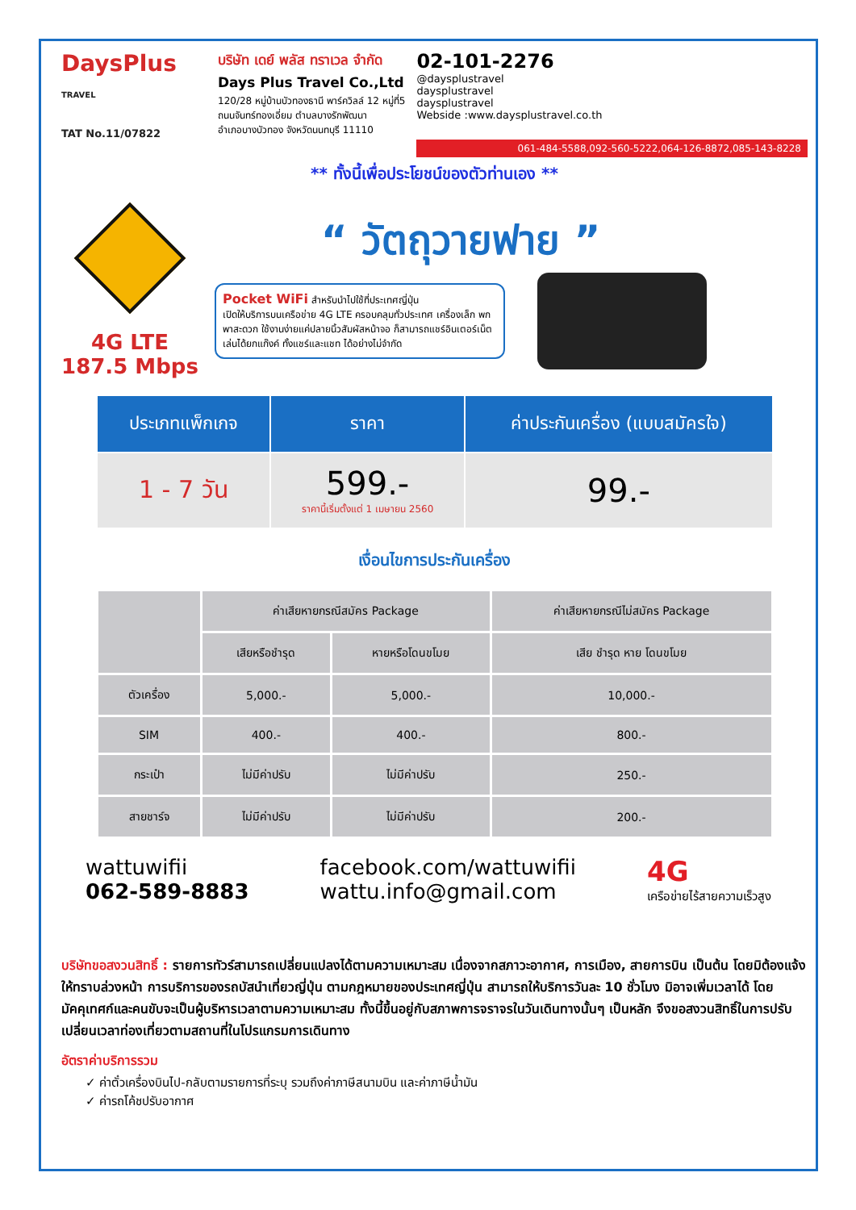DaysPlus
TRAVEL
TAT No.11/07822
บริษัท เดย์ พลัส ทราเวล จำกัด
Days Plus Travel Co.,Ltd
120/28 หมู่บ้านบัวทองธานี พาร์ควิลล์ 12 หมู่ที่5
ถนนจันทร์ทองเอี่ยม ตำบลบางรักพัฒนา
อำเภอบางบัวทอง จังหวัดนนทบุรี 11110
02-101-2276
@daysplustravel
daysplustravel
daysplustravel
Webside :www.daysplustravel.co.th
061-484-5588,092-560-5222,064-126-8872,085-143-8228
** ทั้งนี้เพื่อประโยชน์ของตัวท่านเอง **
4G LTE
187.5 Mbps
“ วัตถุวายฟาย ”
Pocket WiFi สำหรับนำไปใช้ที่ประเทศญี่ปุ่น
เปิดให้บริการบนเครือข่าย 4G LTE ครอบคลุมทั่วประเทศ เครื่องเล็ก พกพาสะดวก ใช้งานง่ายแค่ปลายนิ้วสัมผัสหน้าจอ ก็สามารถแชร์อินเตอร์เน็ตเล่นได้ยกแก๊งค์ ทั้งแชร์และแชท ได้อย่างไม่จำกัด
| ประเภทแพ็กเกจ | ราคา | ค่าประกันเครื่อง (แบบสมัครใจ) |
| --- | --- | --- |
| 1 - 7 วัน | 599.- ราคานี้เริ่มตั้งแต่ 1 เมษายน 2560 | 99.- |
เงื่อนไขการประกันเครื่อง
| | ค่าเสียหายกรณีสมัคร Package | | ค่าเสียหายกรณีไม่สมัคร Package |
| --- | --- | --- | --- |
| | เสียหรือชำรุด | หายหรือโดนขโมย | เสีย ชำรุด หาย โดนขโมย |
| ตัวเครื่อง | 5,000.- | 5,000.- | 10,000.- |
| SIM | 400.- | 400.- | 800.- |
| กระเป๋า | ไม่มีค่าปรับ | ไม่มีค่าปรับ | 250.- |
| สายชาร์จ | ไม่มีค่าปรับ | ไม่มีค่าปรับ | 200.- |
wattuwifii
062-589-8883
facebook.com/wattuwifii
wattu.info@gmail.com
4G
เครือข่ายไร้สายความเร็วสูง
บริษัทขอสงวนสิทธิ์ : รายการทัวร์สามารถเปลี่ยนแปลงได้ตามความเหมาะสม เนื่องจากสภาวะอากาศ, การเมือง, สายการบิน เป็นต้น โดยมิต้องแจ้งให้ทราบล่วงหน้า การบริการของรถบัสนำเที่ยวญี่ปุ่น ตามกฎหมายของประเทศญี่ปุ่น สามารถให้บริการวันละ 10 ชั่วโมง มิอาจเพิ่มเวลาได้ โดยมัคคุเทศก์และคนขับจะเป็นผู้บริหารเวลาตามความเหมาะสม ทั้งนี้ขึ้นอยู่กับสภาพการจราจรในวันเดินทางนั้นๆ เป็นหลัก จึงขอสงวนสิทธิ์ในการปรับเปลี่ยนเวลาท่องเที่ยวตามสถานที่ในโปรแกรมการเดินทาง
อัตราค่าบริการรวม
✓ ค่าตั๋วเครื่องบินไป-กลับตามรายการที่ระบุ รวมถึงค่าภาษีสนามบิน และค่าภาษีน้ำมัน
✓ ค่ารถโค้ชปรับอากาศ